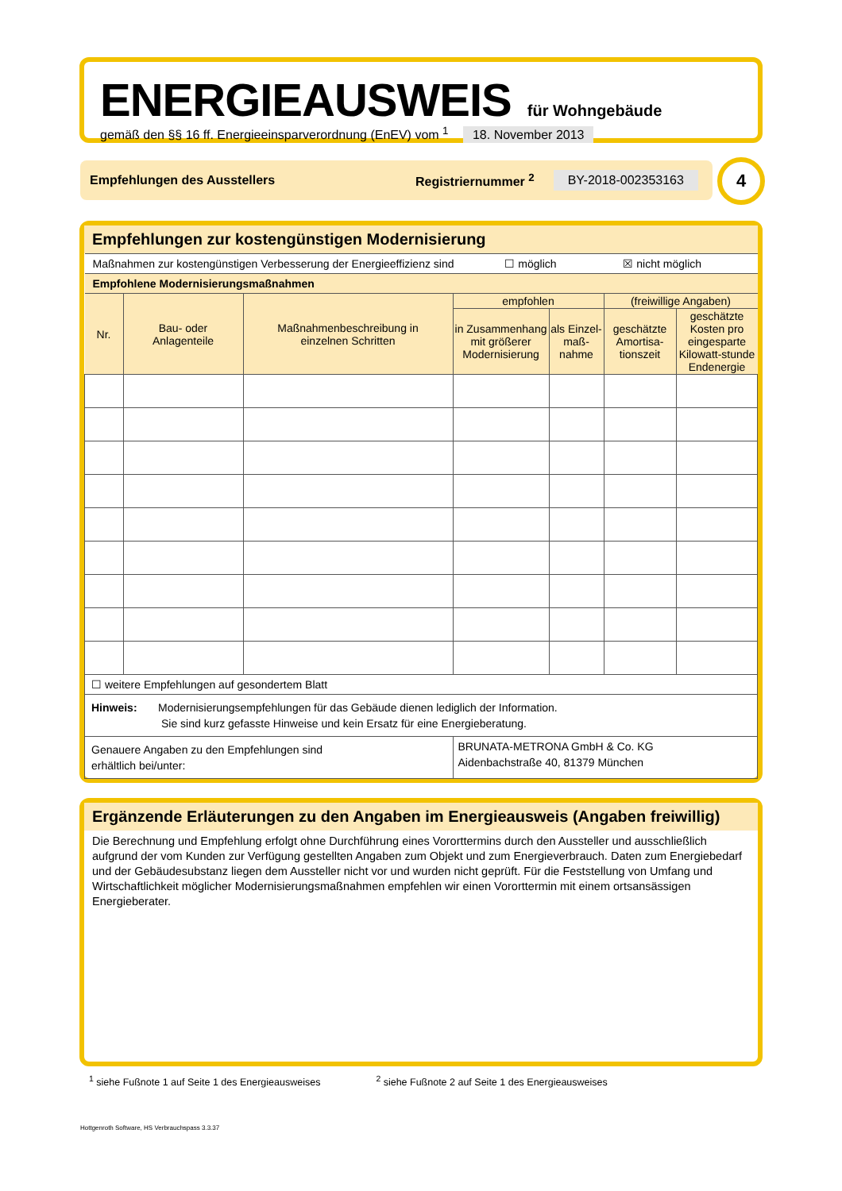ENERGIEAUSWEIS für Wohngebäude
gemäß den §§ 16 ff. Energieeinsparverordnung (EnEV) vom <sup>1</sup> 18. November 2013
Empfehlungen des Ausstellers Registriernummer <sup>2</sup> BY-2018-002353163 4
Empfehlungen zur kostengünstigen Modernisierung
| Maßnahmen zur kostengünstigen Verbesserung der Energieeffizienz sind ☐ möglich ☒ nicht möglich | | | | | | |
| Empfohlene Modernisierungsmaßnahmen | | | | | | |
| Nr. | Bau- oder Anlagenteile | Maßnahmenbeschreibung in einzelnen Schritten | empfohlen | | (freiwillige Angaben) | |
| | | | in Zusammenhang mit größerer Modernisierung | als Einzel-maß-nahme | geschätzte Amortisa-tionszeit | geschätzte Kosten pro eingesparte Kilowatt-stunde Endenergie |
| ☐ weitere Empfehlungen auf gesondertem Blatt | | | | | | |
| Hinweis: Modernisierungsempfehlungen für das Gebäude dienen lediglich der Information. Sie sind kurz gefasste Hinweise und kein Ersatz für eine Energieberatung. | | | | | | |
| Genauere Angaben zu den Empfehlungen sind erhältlich bei/unter: | | | BRUNATA-METRONA GmbH & Co. KG Aidenbachstraße 40, 81379 München | | | |
Ergänzende Erläuterungen zu den Angaben im Energieausweis (Angaben freiwillig)
Die Berechnung und Empfehlung erfolgt ohne Durchführung eines Vororttermins durch den Aussteller und ausschließlich aufgrund der vom Kunden zur Verfügung gestellten Angaben zum Objekt und zum Energieverbrauch. Daten zum Energiebedarf und der Gebäudesubstanz liegen dem Aussteller nicht vor und wurden nicht geprüft. Für die Feststellung von Umfang und Wirtschaftlichkeit möglicher Modernisierungsmaßnahmen empfehlen wir einen Vororttermin mit einem ortsansässigen Energieberater.
<sup>1</sup> siehe Fußnote 1 auf Seite 1 des Energieausweises <sup>2</sup> siehe Fußnote 2 auf Seite 1 des Energieausweises
Hottgenroth Software, HS Verbrauchspass 3.3.37